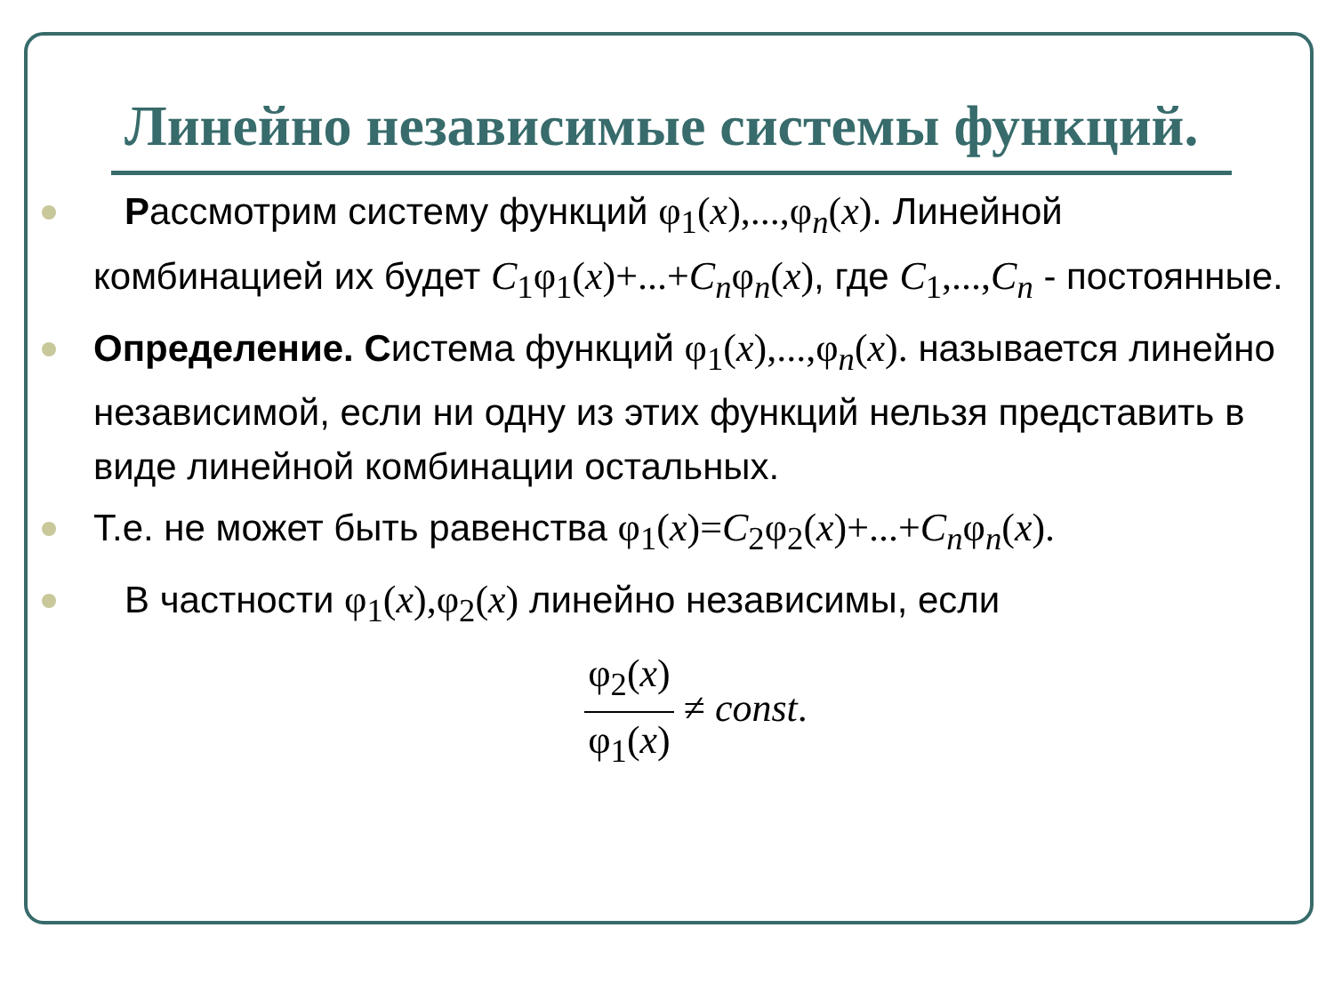Линейно независимые системы функций.
Рассмотрим систему функций φ<sub>1</sub>(x),...,φ<sub>n</sub>(x). Линейной комбинацией их будет C<sub>1</sub>φ<sub>1</sub>(x)+...+C<sub>n</sub>φ<sub>n</sub>(x), где C<sub>1</sub>,...,C<sub>n</sub> - постоянные.
Определение. Система функций φ<sub>1</sub>(x),...,φ<sub>n</sub>(x). называется линейно независимой, если ни одну из этих функций нельзя представить в виде линейной комбинации остальных.
Т.е. не может быть равенства φ<sub>1</sub>(x)=C<sub>2</sub>φ<sub>2</sub>(x)+...+C<sub>n</sub>φ<sub>n</sub>(x).
В частности φ<sub>1</sub>(x),φ<sub>2</sub>(x) линейно независимы, если
φ<sub>2</sub>(x) φ<sub>1</sub>(x) ≠ const.